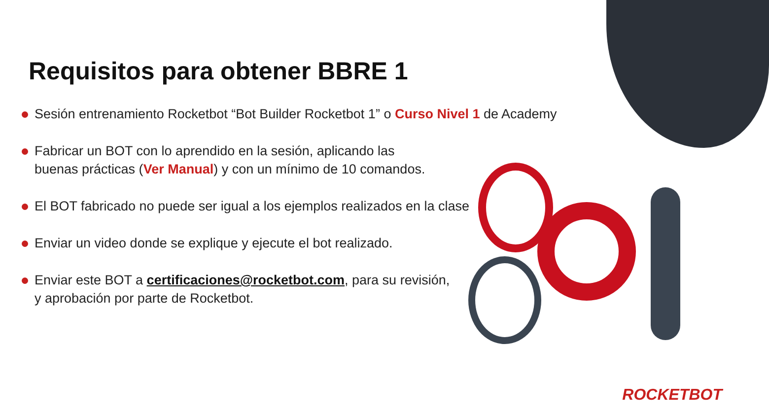Requisitos para obtener BBRE 1
Sesión entrenamiento Rocketbot “Bot Builder Rocketbot 1” o Curso Nivel 1 de Academy
Fabricar un BOT con lo aprendido en la sesión, aplicando las
buenas prácticas (Ver Manual) y con un mínimo de 10 comandos.
El BOT fabricado no puede ser igual a los ejemplos realizados en la clase
Enviar un video donde se explique y ejecute el bot realizado.
Enviar este BOT a certificaciones@rocketbot.com, para su revisión,
y aprobación por parte de Rocketbot.
ROCKETBOT